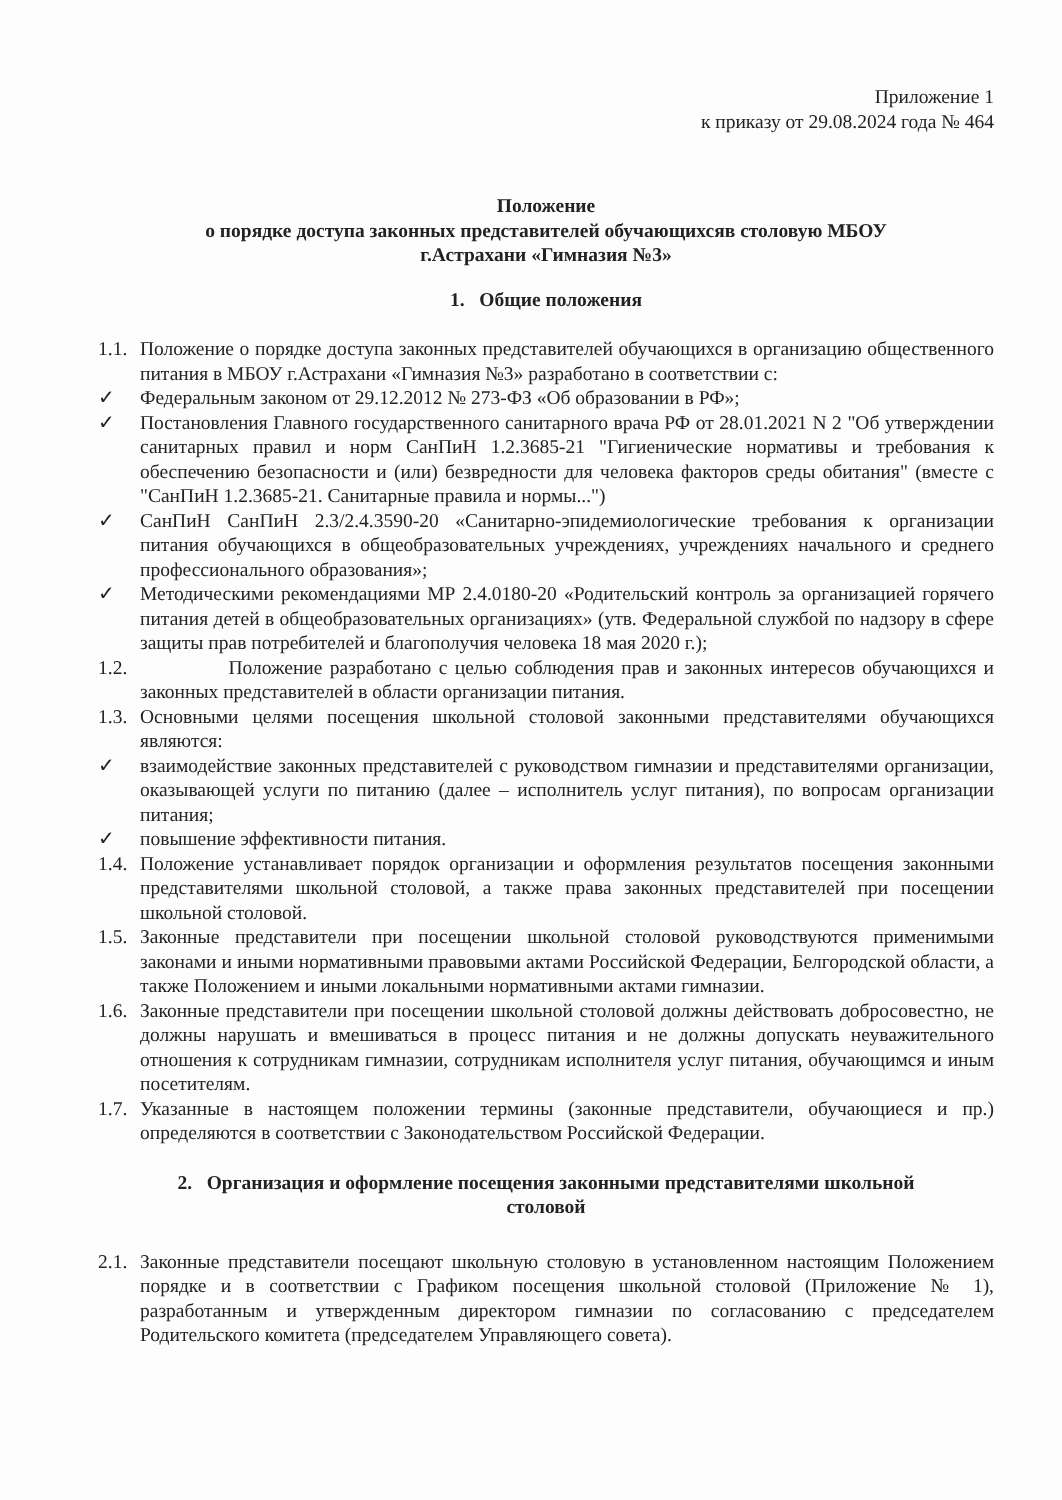Приложение 1
к приказу от 29.08.2024 года № 464
Положение
о порядке доступа законных представителей обучающихсяв столовую МБОУ
г.Астрахани «Гимназия №3»
1. Общие положения
1.1. Положение о порядке доступа законных представителей обучающихся в организацию общественного питания в МБОУ г.Астрахани «Гимназия №3» разработано в соответствии с:
✓ Федеральным законом от 29.12.2012 № 273-ФЗ «Об образовании в РФ»;
✓ Постановления Главного государственного санитарного врача РФ от 28.01.2021 N 2 "Об утверждении санитарных правил и норм СанПиН 1.2.3685-21 "Гигиенические нормативы и требования к обеспечению безопасности и (или) безвредности для человека факторов среды обитания" (вместе с "СанПиН 1.2.3685-21. Санитарные правила и нормы...")
✓ СанПиН СанПиН 2.3/2.4.3590-20 «Санитарно-эпидемиологические требования к организации питания обучающихся в общеобразовательных учреждениях, учреждениях начального и среднего профессионального образования»;
✓ Методическими рекомендациями МР 2.4.0180-20 «Родительский контроль за организацией горячего питания детей в общеобразовательных организациях» (утв. Федеральной службой по надзору в сфере защиты прав потребителей и благополучия человека 18 мая 2020 г.);
1.2. Положение разработано с целью соблюдения прав и законных интересов обучающихся и законных представителей в области организации питания.
1.3. Основными целями посещения школьной столовой законными представителями обучающихся являются:
✓ взаимодействие законных представителей с руководством гимназии и представителями организации, оказывающей услуги по питанию (далее – исполнитель услуг питания), по вопросам организации питания;
✓ повышение эффективности питания.
1.4. Положение устанавливает порядок организации и оформления результатов посещения законными представителями школьной столовой, а также права законных представителей при посещении школьной столовой.
1.5. Законные представители при посещении школьной столовой руководствуются применимыми законами и иными нормативными правовыми актами Российской Федерации, Белгородской области, а также Положением и иными локальными нормативными актами гимназии.
1.6. Законные представители при посещении школьной столовой должны действовать добросовестно, не должны нарушать и вмешиваться в процесс питания и не должны допускать неуважительного отношения к сотрудникам гимназии, сотрудникам исполнителя услуг питания, обучающимся и иным посетителям.
1.7. Указанные в настоящем положении термины (законные представители, обучающиеся и пр.) определяются в соответствии с Законодательством Российской Федерации.
2. Организация и оформление посещения законными представителями школьной
столовой
2.1. Законные представители посещают школьную столовую в установленном настоящим Положением порядке и в соответствии с Графиком посещения школьной столовой (Приложение № 1), разработанным и утвержденным директором гимназии по согласованию с председателем Родительского комитета (председателем Управляющего совета).